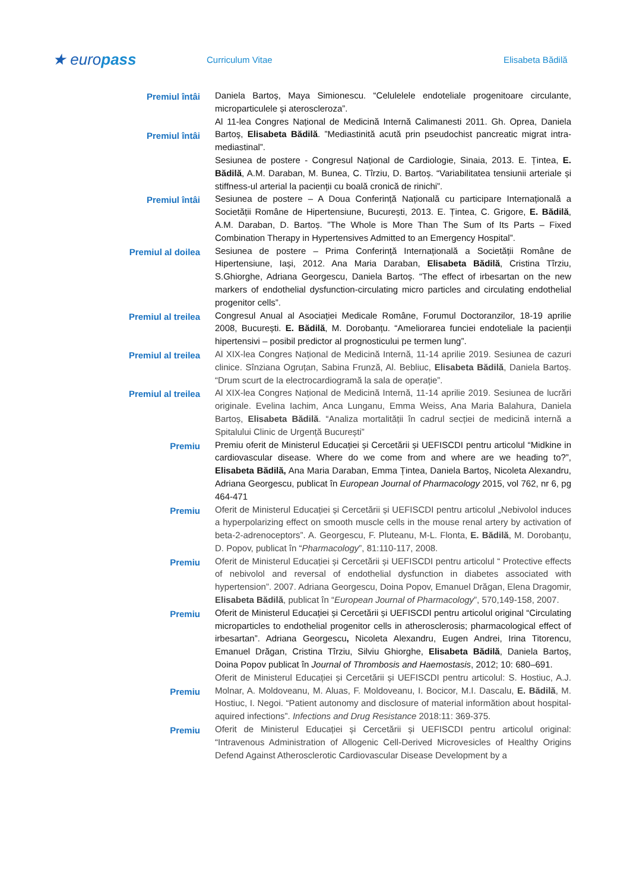★ europass
Curriculum Vitae Elisabeta Bădilă
Premiul întâi
Daniela Bartoș, Maya Simionescu. “Celulelele endoteliale progenitoare circulante, microparticulele și ateroscleroza”.
Premiul întâi
Al 11-lea Congres Național de Medicină Internă Calimanesti 2011. Gh. Oprea, Daniela Bartoş, Elisabeta Bădilă. ”Mediastinită acută prin pseudochist pancreatic migrat intra-mediastinal”.
Sesiunea de postere - Congresul Național de Cardiologie, Sinaia, 2013. E. Țintea, E. Bădilă, A.M. Daraban, M. Bunea, C. Tîrziu, D. Bartoș. “Variabilitatea tensiunii arteriale și stiffness-ul arterial la pacienții cu boală cronică de rinichi”.
Premiul întâi
Sesiunea de postere – A Doua Conferință Națională cu participare Internațională a Societății Române de Hipertensiune, București, 2013. E. Țintea, C. Grigore, E. Bădilă, A.M. Daraban, D. Bartoș. ”The Whole is More Than The Sum of Its Parts – Fixed Combination Therapy in Hypertensives Admitted to an Emergency Hospital”.
Premiul al doilea
Sesiunea de postere – Prima Conferință Internațională a Societății Române de Hipertensiune, Iași, 2012. Ana Maria Daraban, Elisabeta Bădilă, Cristina Tîrziu, S.Ghiorghe, Adriana Georgescu, Daniela Bartoș. “The effect of irbesartan on the new markers of endothelial dysfunction-circulating micro particles and circulating endothelial progenitor cells”.
Premiul al treilea
Congresul Anual al Asociației Medicale Române, Forumul Doctoranzilor, 18-19 aprilie 2008, București. E. Bădilă, M. Dorobanțu. “Ameliorarea funciei endoteliale la pacienții hipertensivi – posibil predictor al prognosticului pe termen lung”.
Premiul al treilea
Al XIX-lea Congres Național de Medicină Internă, 11-14 aprilie 2019. Sesiunea de cazuri clinice. Sînziana Ogruțan, Sabina Frunză, Al. Bebliuc, Elisabeta Bădilă, Daniela Bartoș. “Drum scurt de la electrocardiogramă la sala de operație”.
Premiul al treilea
Al XIX-lea Congres Național de Medicină Internă, 11-14 aprilie 2019. Sesiunea de lucrări originale. Evelina Iachim, Anca Lunganu, Emma Weiss, Ana Maria Balahura, Daniela Bartoș, Elisabeta Bădilă. “Analiza mortalității în cadrul secției de medicină internă a Spitalului Clinic de Urgență București”
Premiu
Premiu oferit de Ministerul Educației și Cercetării și UEFISCDI pentru articolul “Midkine in cardiovascular disease. Where do we come from and where are we heading to?”, Elisabeta Bădilă, Ana Maria Daraban, Emma Țintea, Daniela Bartoș, Nicoleta Alexandru, Adriana Georgescu, publicat în European Journal of Pharmacology 2015, vol 762, nr 6, pg 464-471
Premiu
Oferit de Ministerul Educației și Cercetării și UEFISCDI pentru articolul „Nebivolol induces a hyperpolarizing effect on smooth muscle cells in the mouse renal artery by activation of beta-2-adrenoceptors”. A. Georgescu, F. Pluteanu, M-L. Flonta, E. Bădilă, M. Dorobanțu, D. Popov, publicat în “Pharmacology”, 81:110-117, 2008.
Premiu
Oferit de Ministerul Educației și Cercetării și UEFISCDI pentru articolul “ Protective effects of nebivolol and reversal of endothelial dysfunction in diabetes associated with hypertension”. 2007. Adriana Georgescu, Doina Popov, Emanuel Drăgan, Elena Dragomir, Elisabeta Bădilă, publicat în “European Journal of Pharmacology”, 570,149-158, 2007.
Premiu
Oferit de Ministerul Educației și Cercetării și UEFISCDI pentru articolul original “Circulating microparticles to endothelial progenitor cells in atherosclerosis; pharmacological effect of irbesartan”. Adriana Georgescu, Nicoleta Alexandru, Eugen Andrei, Irina Titorencu, Emanuel Drăgan, Cristina Tîrziu, Silviu Ghiorghe, Elisabeta Bădilă, Daniela Bartoș, Doina Popov publicat în Journal of Thrombosis and Haemostasis, 2012; 10: 680–691.
Premiu
Oferit de Ministerul Educației și Cercetării și UEFISCDI pentru articolul: S. Hostiuc, A.J. Molnar, A. Moldoveanu, M. Aluas, F. Moldoveanu, I. Bocicor, M.I. Dascalu, E. Bădilă, M. Hostiuc, I. Negoi. “Patient autonomy and disclosure of material informătion about hospital-aquired infections”. Infections and Drug Resistance 2018:11: 369-375.
Premiu
Oferit de Ministerul Educației și Cercetării și UEFISCDI pentru articolul original: “Intravenous Administration of Allogenic Cell-Derived Microvesicles of Healthy Origins Defend Against Atherosclerotic Cardiovascular Disease Development by a